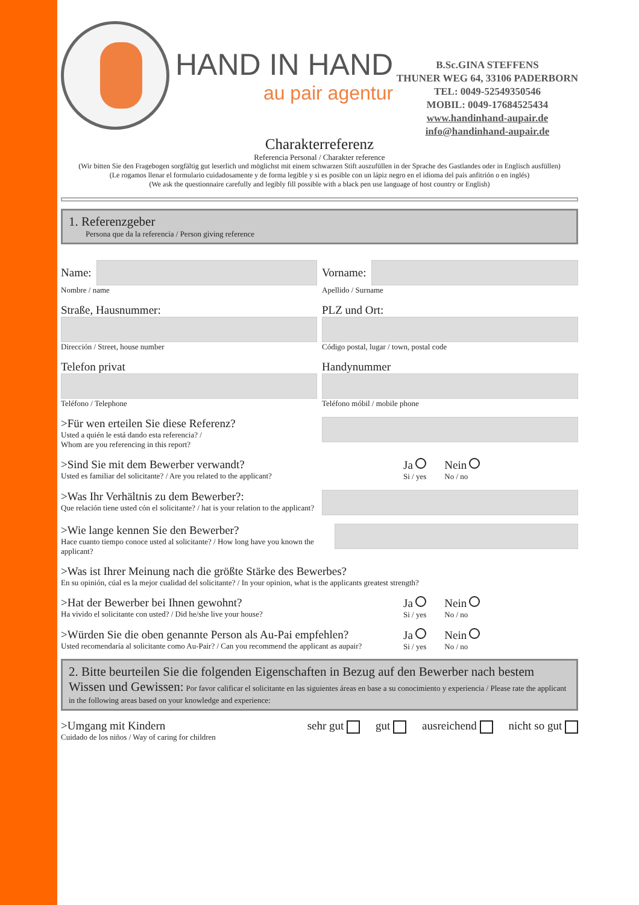HAND IN HAND
au pair agentur
B.Sc.GINA STEFFENS
THUNER WEG 64, 33106 PADERBORN
TEL: 0049-52549350546
MOBIL: 0049-17684525434
www.handinhand-aupair.de
info@handinhand-aupair.de
Charakterreferenz
Referencia Personal / Charakter reference
(Wir bitten Sie den Fragebogen sorgfältig gut leserlich und möglichst mit einem schwarzen Stift auszufüllen in der Sprache des Gastlandes oder in Englisch ausfüllen)
(Le rogamos llenar el formulario cuidadosamente y de forma legible y si es posible con un lápiz negro en el idioma del país anfitrión o en inglés)
(We ask the questionnaire carefully and legibly fill possible with a black pen use language of host country or English)
1. Referenzgeber
Persona que da la referencia / Person giving reference
Name:
Nombre / name
Vorname:
Apellido / Surname
Straße, Hausnummer:
Dirección / Street, house number
PLZ und Ort:
Código postal, lugar / town, postal code
Telefon privat
Teléfono / Telephone
Handynummer
Teléfono móbil / mobile phone
>Für wen erteilen Sie diese Referenz?
Usted a quién le está dando esta referencia? /
Whom are you referencing in this report?
>Sind Sie mit dem Bewerber verwandt?
Usted es familiar del solicitante? / Are you related to the applicant?
Ja
Si / yes
Nein
No / no
>Was Ihr Verhältnis zu dem Bewerber?:
Que relación tiene usted cón el solicitante? / hat is your relation to the applicant?
>Wie lange kennen Sie den Bewerber?
Hace cuanto tiempo conoce usted al solicitante? / How long have you known the applicant?
>Was ist Ihrer Meinung nach die größte Stärke des Bewerbes?
En su opinión, cúal es la mejor cualidad del solicitante? / In your opinion, what is the applicants greatest strength?
>Hat der Bewerber bei Ihnen gewohnt?
Ha vivido el solicitante con usted? / Did he/she live your house?
Ja
Si / yes
Nein
No / no
>Würden Sie die oben genannte Person als Au-Pai empfehlen?
Usted recomendaría al solicitante como Au-Pair? / Can you recommend the applicant as aupair?
Ja
Si / yes
Nein
No / no
2. Bitte beurteilen Sie die folgenden Eigenschaften in Bezug auf den Bewerber nach bestem Wissen und Gewissen: Por favor calificar el solicitante en las siguientes áreas en base a su conocimiento y experiencia / Please rate the applicant in the following areas based on your knowledge and experience:
>Umgang mit Kindern
Cuidado de los niños / Way of caring for children
sehr gut gut ausreichend nicht so gut